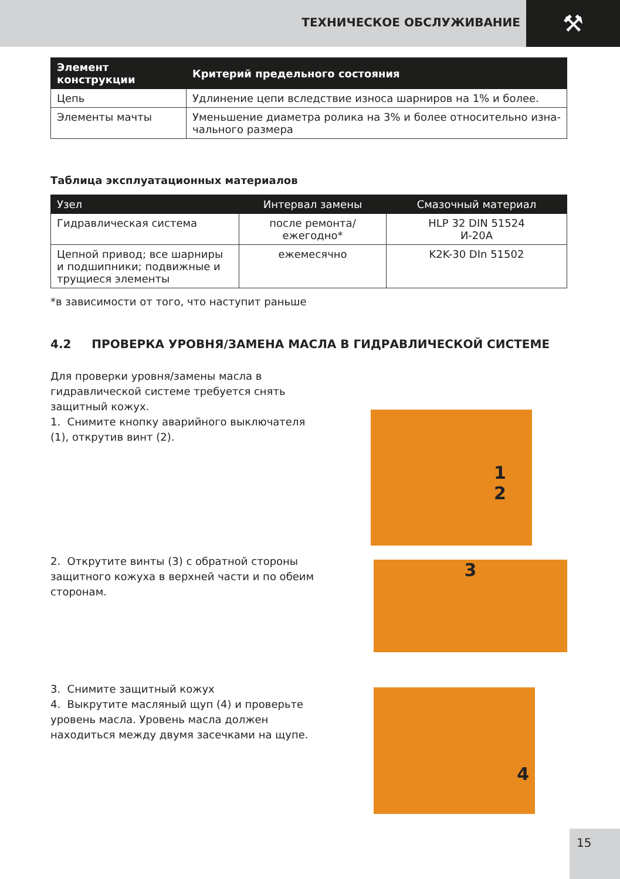ТЕХНИЧЕСКОЕ ОБСЛУЖИВАНИЕ ⚒
| Элемент конструкции | Критерий предельного состояния |
| --- | --- |
| Цепь | Удлинение цепи вследствие износа шарниров на 1% и более. |
| Элементы мачты | Уменьшение диаметра ролика на 3% и более относительно изна-чального размера |
Таблица эксплуатационных материалов
| Узел | Интервал замены | Смазочный материал |
| --- | --- | --- |
| Гидравлическая система | после ремонта/ ежегодно* | HLP 32 DIN 51524 И-20А |
| Цепной привод; все шарниры и подшипники; подвижные и трущиеся элементы | ежемесячно | K2K-30 DIn 51502 |
*в зависимости от того, что наступит раньше
4.2 ПРОВЕРКА УРОВНЯ/ЗАМЕНА МАСЛА В ГИДРАВЛИЧЕСКОЙ СИСТЕМЕ
Для проверки уровня/замены масла в гидравлической системе требуется снять защитный кожух.
1. Снимите кнопку аварийного выключателя (1), открутив винт (2).
1
2
2. Открутите винты (3) с обратной стороны защитного кожуха в верхней части и по обеим сторонам.
3
3. Снимите защитный кожух
4. Выкрутите масляный щуп (4) и проверьте уровень масла. Уровень масла должен находиться между двумя засечками на щупе.
4
15